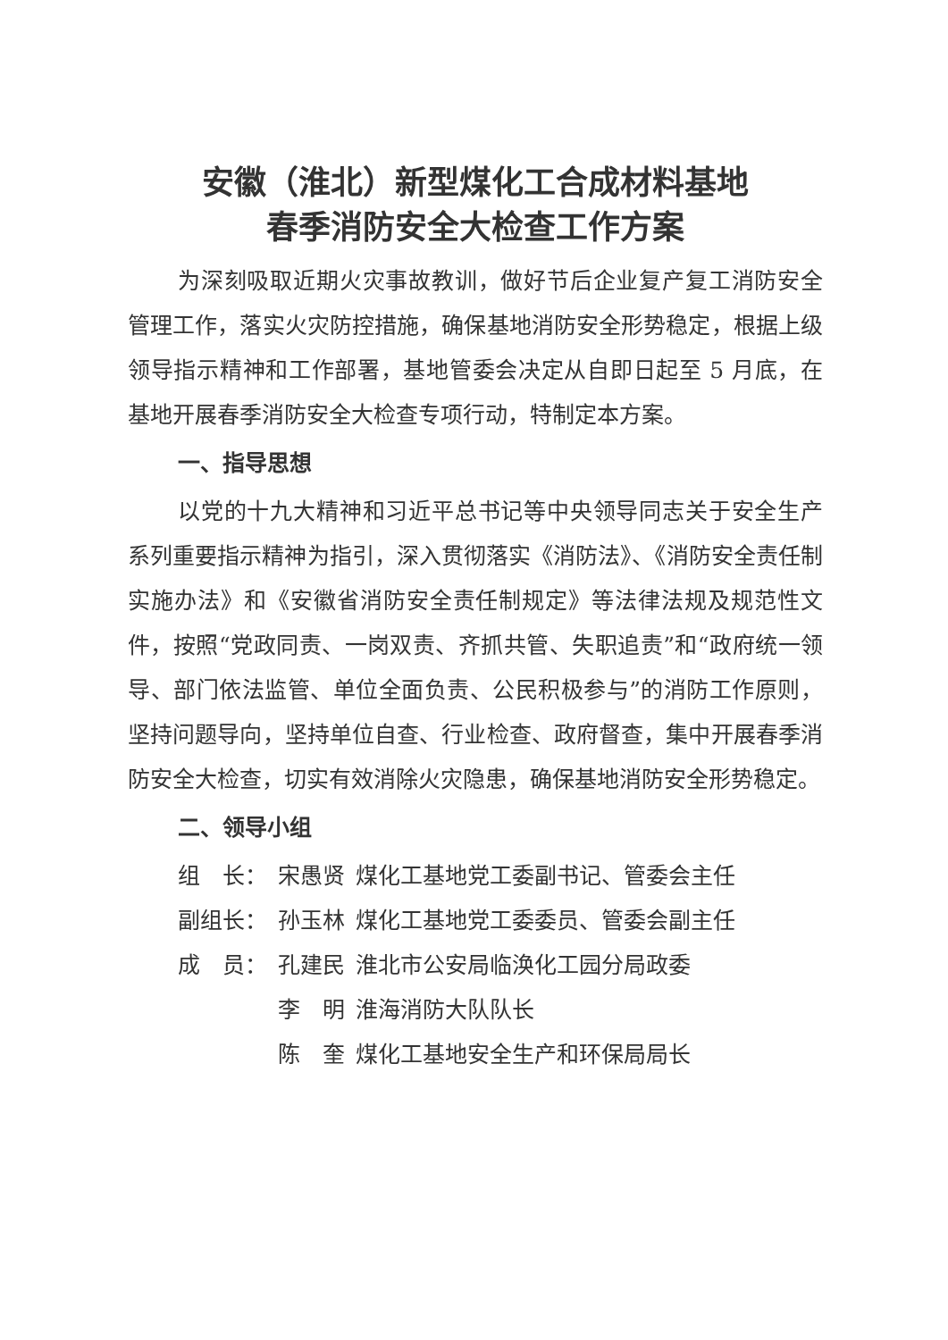安徽（淮北）新型煤化工合成材料基地
春季消防安全大检查工作方案
为深刻吸取近期火灾事故教训，做好节后企业复产复工消防安全管理工作，落实火灾防控措施，确保基地消防安全形势稳定，根据上级领导指示精神和工作部署，基地管委会决定从自即日起至 5 月底，在基地开展春季消防安全大检查专项行动，特制定本方案。
一、指导思想
以党的十九大精神和习近平总书记等中央领导同志关于安全生产系列重要指示精神为指引，深入贯彻落实《消防法》、《消防安全责任制实施办法》和《安徽省消防安全责任制规定》等法律法规及规范性文件，按照“党政同责、一岗双责、齐抓共管、失职追责”和“政府统一领导、部门依法监管、单位全面负责、公民积极参与”的消防工作原则，坚持问题导向，坚持单位自查、行业检查、政府督查，集中开展春季消防安全大检查，切实有效消除火灾隐患，确保基地消防安全形势稳定。
二、领导小组
| 组 长： | 宋愚贤 | 煤化工基地党工委副书记、管委会主任 |
| 副组长： | 孙玉林 | 煤化工基地党工委委员、管委会副主任 |
| 成 员： | 孔建民 | 淮北市公安局临涣化工园分局政委 |
| | 李 明 | 淮海消防大队队长 |
| | 陈 奎 | 煤化工基地安全生产和环保局局长 |